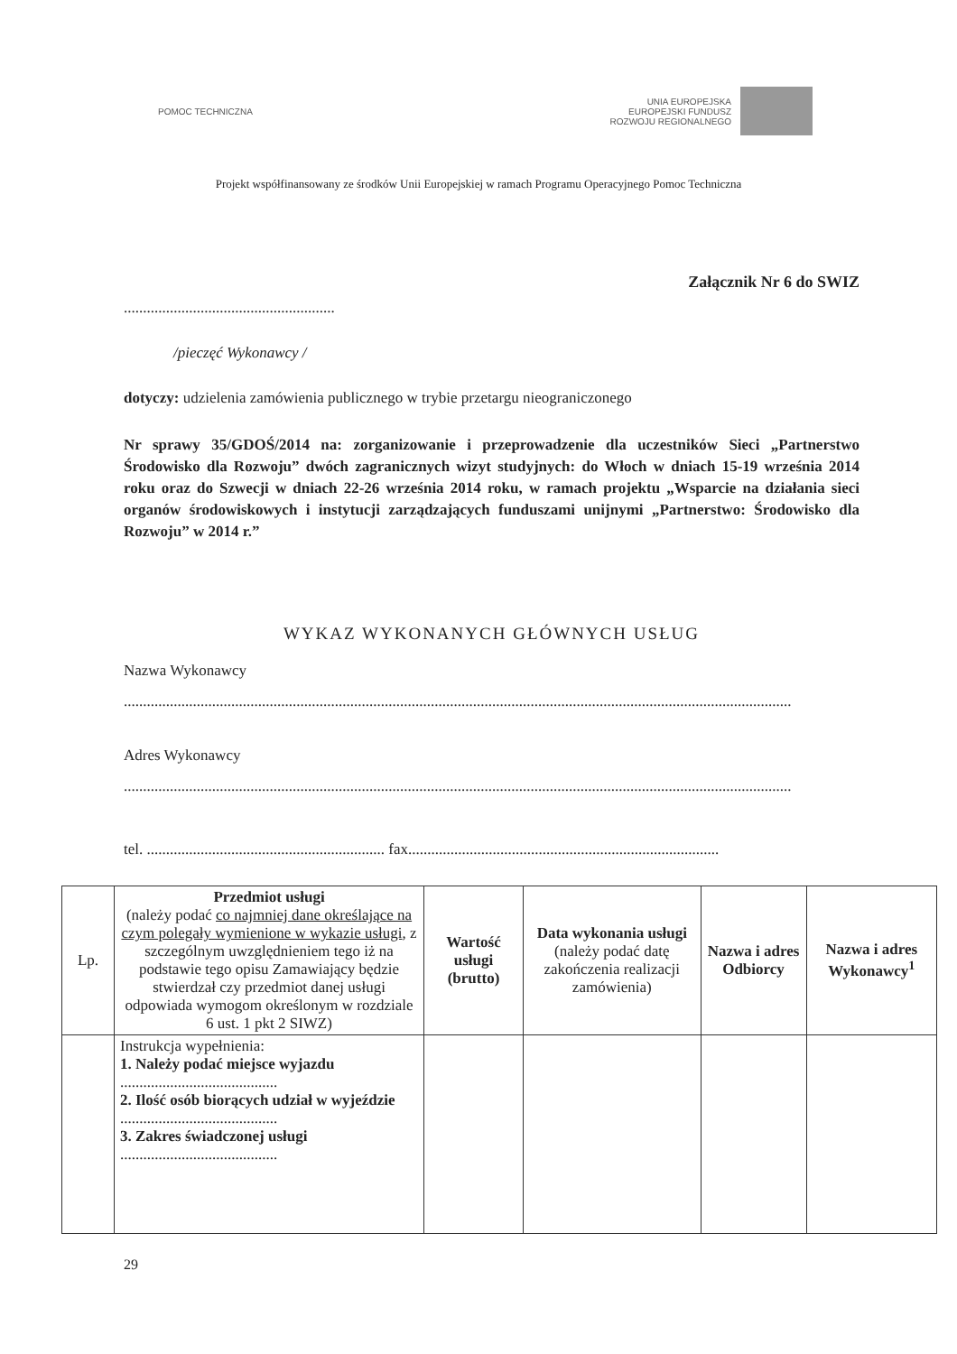POMOC TECHNICZNA
UNIA EUROPEJSKA
EUROPEJSKI FUNDUSZ
ROZWOJU REGIONALNEGO
Projekt współfinansowany ze środków Unii Europejskiej w ramach Programu Operacyjnego Pomoc Techniczna
Załącznik Nr 6 do SWIZ
.......................................................
/pieczęć Wykonawcy /
dotyczy: udzielenia zamówienia publicznego w trybie przetargu nieograniczonego
Nr sprawy 35/GDOŚ/2014 na: zorganizowanie i przeprowadzenie dla uczestników Sieci „Partnerstwo Środowisko dla Rozwoju” dwóch zagranicznych wizyt studyjnych: do Włoch w dniach 15-19 września 2014 roku oraz do Szwecji w dniach 22-26 września 2014 roku, w ramach projektu „Wsparcie na działania sieci organów środowiskowych i instytucji zarządzających funduszami unijnymi „Partnerstwo: Środowisko dla Rozwoju” w 2014 r.”
WYKAZ WYKONANYCH GŁÓWNYCH USŁUG
Nazwa Wykonawcy
..............................................................................................................................................................................
Adres Wykonawcy
..............................................................................................................................................................................
tel. .............................................................. fax.................................................................................
| Lp. | Przedmiot usługi (należy podać co najmniej dane określające na czym polegały wymienione w wykazie usługi , z szczególnym uwzględnieniem tego iż na podstawie tego opisu Zamawiający będzie stwierdzał czy przedmiot danej usługi odpowiada wymogom określonym w rozdziale 6 ust. 1 pkt 2 SIWZ) | Wartość usługi (brutto) | Data wykonania usługi (należy podać datę zakończenia realizacji zamówienia) | Nazwa i adres Odbiorcy | Nazwa i adres Wykonawcy<sup>1</sup> |
| --- | --- | --- | --- | --- | --- |
| | Instrukcja wypełnienia: 1. Należy podać miejsce wyjazdu ......................................... 2. Ilość osób biorących udział w wyjeździe ......................................... 3. Zakres świadczonej usługi ......................................... | | | | |
29